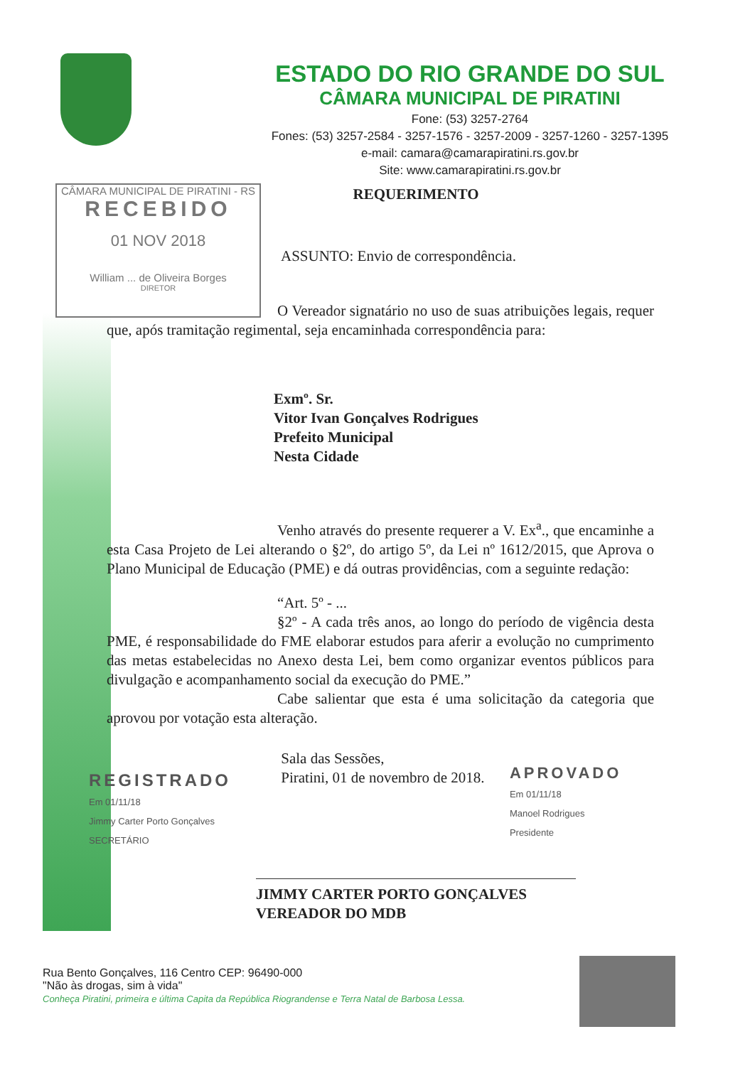CÂMARA MUNICIPAL DE PIRATINI - RS
RECEBIDO
01 NOV 2018
William ... de Oliveira Borges
DIRETOR
ESTADO DO RIO GRANDE DO SUL
CÂMARA MUNICIPAL DE PIRATINI
Fone: (53) 3257-2764
Fones: (53) 3257-2584 - 3257-1576 - 3257-2009 - 3257-1260 - 3257-1395
e-mail: camara@camarapiratini.rs.gov.br
Site: www.camarapiratini.rs.gov.br
REQUERIMENTO
ASSUNTO: Envio de correspondência.
O Vereador signatário no uso de suas atribuições legais, requer que, após tramitação regimental, seja encaminhada correspondência para:
Exmº. Sr.
Vitor Ivan Gonçalves Rodrigues
Prefeito Municipal
Nesta Cidade
Venho através do presente requerer a V. Ex<sup>a</sup>., que encaminhe a esta Casa Projeto de Lei alterando o §2º, do artigo 5º, da Lei nº 1612/2015, que Aprova o Plano Municipal de Educação (PME) e dá outras providências, com a seguinte redação:
“Art. 5º - ...
§2º - A cada três anos, ao longo do período de vigência desta PME, é responsabilidade do FME elaborar estudos para aferir a evolução no cumprimento das metas estabelecidas no Anexo desta Lei, bem como organizar eventos públicos para divulgação e acompanhamento social da execução do PME.”
Cabe salientar que esta é uma solicitação da categoria que aprovou por votação esta alteração.
REGISTRADO
Em 01/11/18
Jimmy Carter Porto Gonçalves
SECRETÁRIO
Sala das Sessões,
Piratini, 01 de novembro de 2018.
APROVADO
Em 01/11/18
Manoel Rodrigues
Presidente
JIMMY CARTER PORTO GONÇALVES
VEREADOR DO MDB
Rua Bento Gonçalves, 116 Centro CEP: 96490-000
"Não às drogas, sim à vida"
Conheça Piratini, primeira e última Capita da República Riograndense e Terra Natal de Barbosa Lessa.